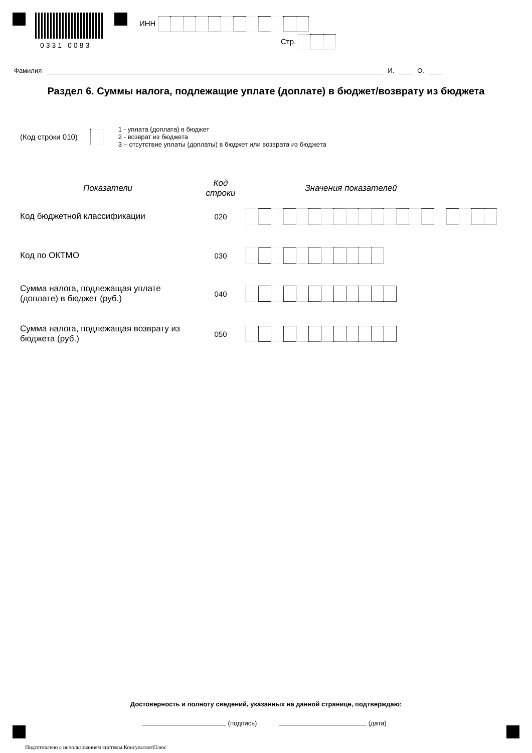0331 0083
ИНН
Стр.
Фамилия И. О.
Раздел 6. Суммы налога, подлежащие уплате (доплате) в бюджет/возврату из бюджета
(Код строки 010)
1 - уплата (доплата) в бюджет
2 - возврат из бюджета
3 – отсутствие уплаты (доплаты) в бюджет или возврата из бюджета
Показатели
Код
строки
Значения показателей
Код бюджетной классификации 020
Код по ОКТМО 030
Сумма налога, подлежащая уплате (доплате) в бюджет (руб.)
040
Сумма налога, подлежащая возврату из бюджета (руб.)
050
Достоверность и полноту сведений, указанных на данной странице, подтверждаю:
(подпись) (дата)
Подготовлено с использованием системы КонсультантПлюс